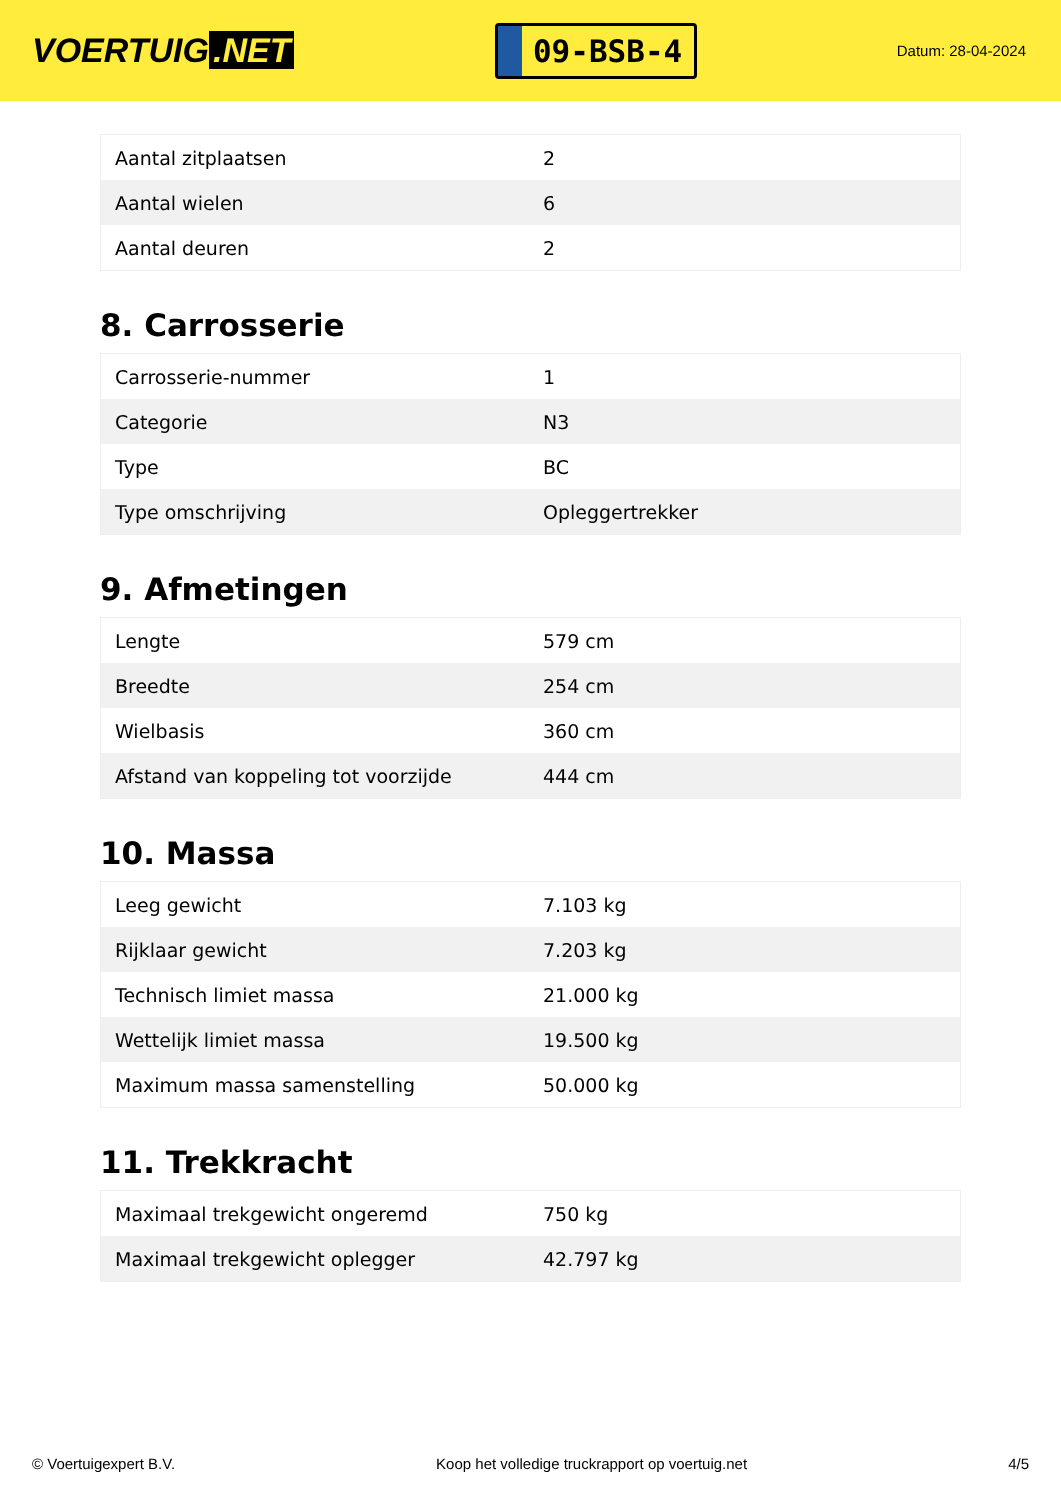VOERTUIG.NET
09-BSB-4
Datum: 28-04-2024
| Aantal zitplaatsen | 2 |
| Aantal wielen | 6 |
| Aantal deuren | 2 |
8. Carrosserie
| Carrosserie-nummer | 1 |
| Categorie | N3 |
| Type | BC |
| Type omschrijving | Opleggertrekker |
9. Afmetingen
| Lengte | 579 cm |
| Breedte | 254 cm |
| Wielbasis | 360 cm |
| Afstand van koppeling tot voorzijde | 444 cm |
10. Massa
| Leeg gewicht | 7.103 kg |
| Rijklaar gewicht | 7.203 kg |
| Technisch limiet massa | 21.000 kg |
| Wettelijk limiet massa | 19.500 kg |
| Maximum massa samenstelling | 50.000 kg |
11. Trekkracht
| Maximaal trekgewicht ongeremd | 750 kg |
| Maximaal trekgewicht oplegger | 42.797 kg |
© Voertuigexpert B.V. Koop het volledige truckrapport op voertuig.net 4/5